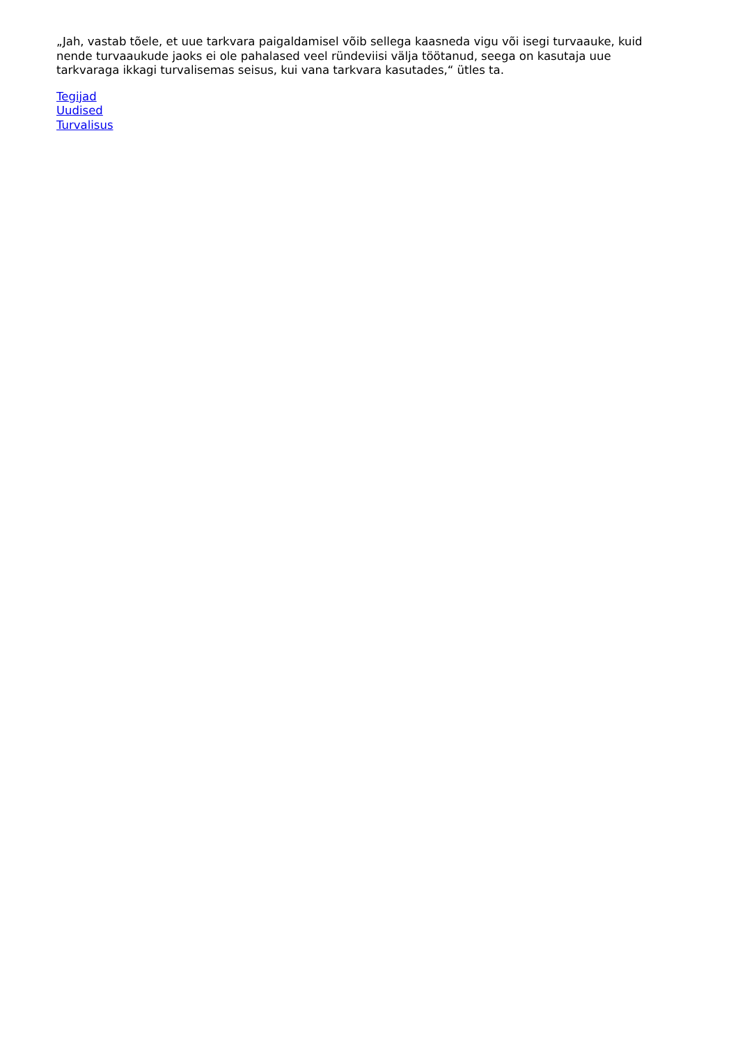„Jah, vastab tõele, et uue tarkvara paigaldamisel võib sellega kaasneda vigu või isegi turvaauke, kuid nende turvaaukude jaoks ei ole pahalased veel ründeviisi välja töötanud, seega on kasutaja uue tarkvaraga ikkagi turvalisemas seisus, kui vana tarkvara kasutades,“ ütles ta.
Tegijad
Uudised
Turvalisus